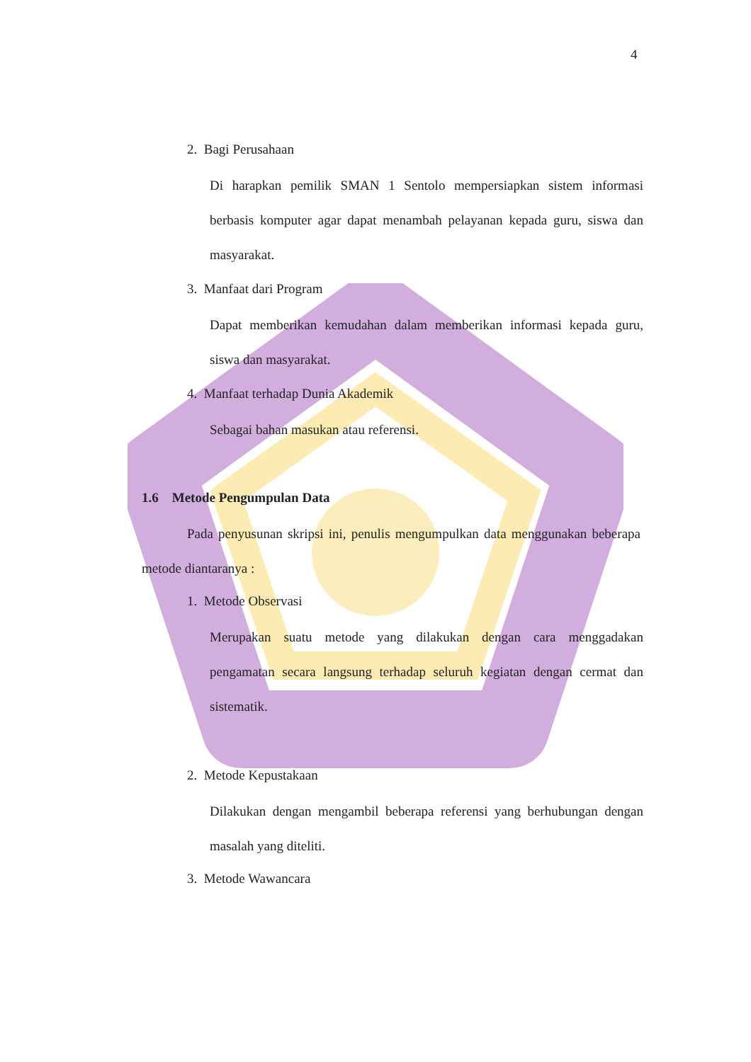4
2. Bagi Perusahaan
Di harapkan pemilik SMAN 1 Sentolo mempersiapkan sistem informasi berbasis komputer agar dapat menambah pelayanan kepada guru, siswa dan masyarakat.
3. Manfaat dari Program
Dapat memberikan kemudahan dalam memberikan informasi kepada guru, siswa dan masyarakat.
4. Manfaat terhadap Dunia Akademik
Sebagai bahan masukan atau referensi.
1.6 Metode Pengumpulan Data
Pada penyusunan skripsi ini, penulis mengumpulkan data menggunakan beberapa metode diantaranya :
1. Metode Observasi
Merupakan suatu metode yang dilakukan dengan cara menggadakan pengamatan secara langsung terhadap seluruh kegiatan dengan cermat dan sistematik.
2. Metode Kepustakaan
Dilakukan dengan mengambil beberapa referensi yang berhubungan dengan masalah yang diteliti.
3. Metode Wawancara